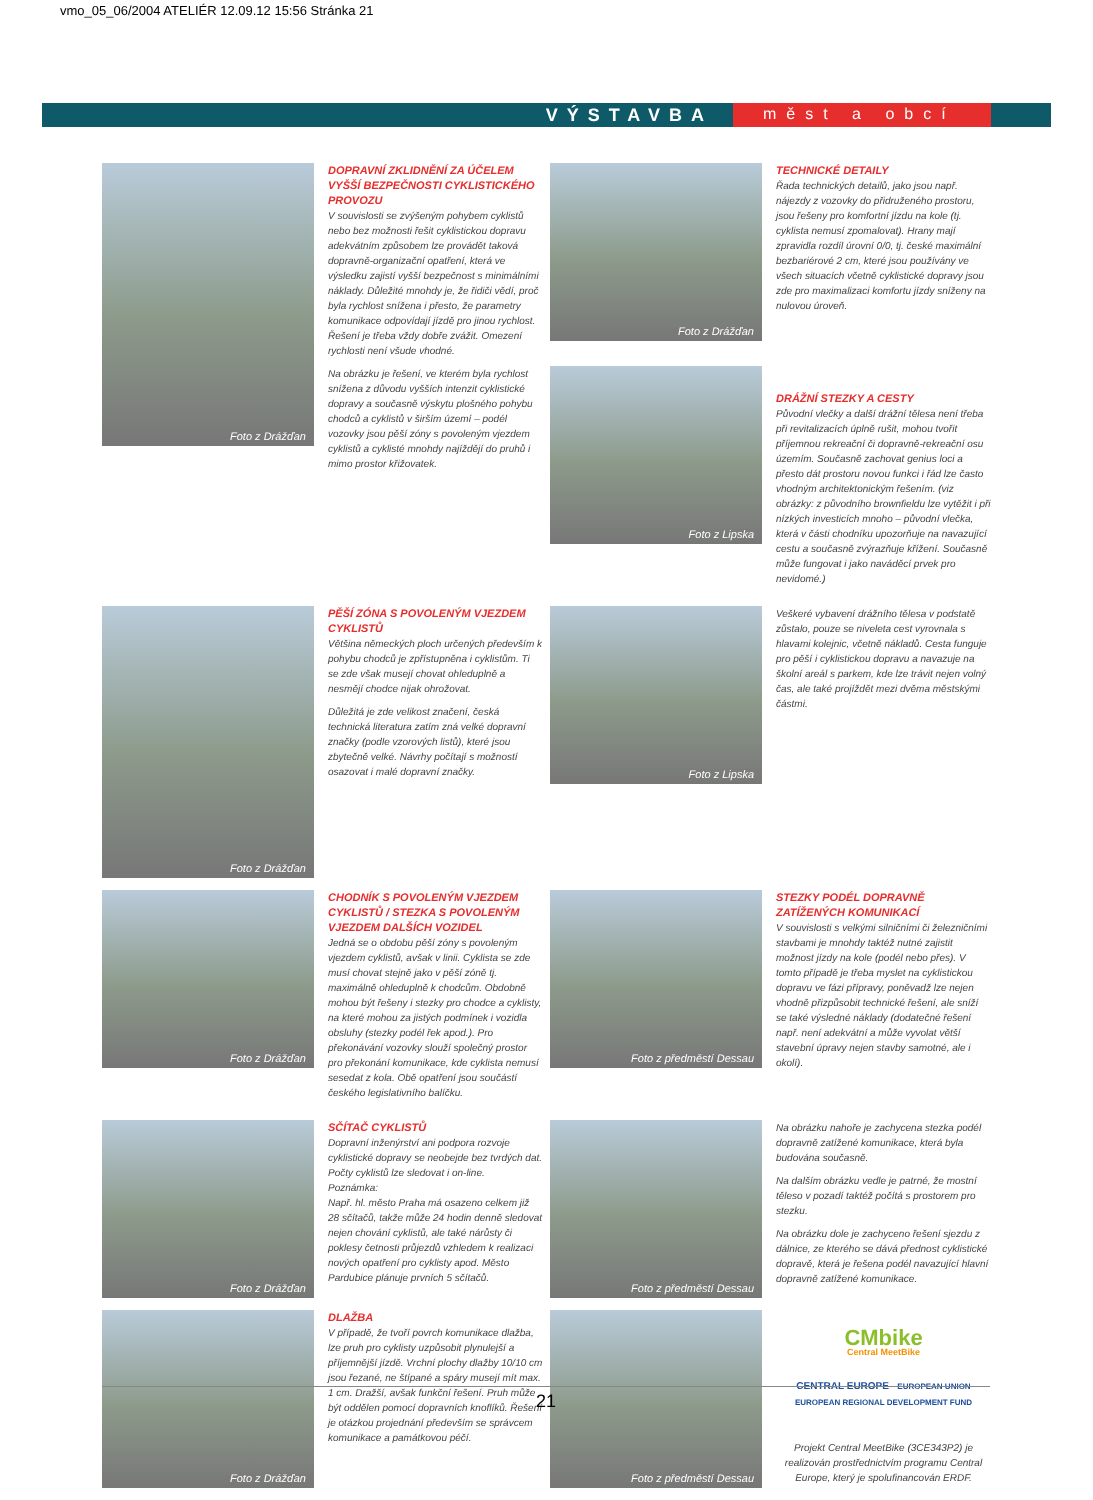vmo_05_06/2004 ATELIÉR 12.09.12 15:56 Stránka 21
VÝSTAVBA měst a obcí
Foto z Drážďan
DOPRAVNÍ ZKLIDNĚNÍ ZA ÚČELEM VYŠŠÍ BEZPEČNOSTI CYKLISTICKÉHO PROVOZU
V souvislosti se zvýšeným pohybem cyklistů nebo bez možnosti řešit cyklistickou dopravu adekvátním způsobem lze provádět taková dopravně-organizační opatření, která ve výsledku zajistí vyšší bezpečnost s minimálními náklady. Důležité mnohdy je, že řidiči vědí, proč byla rychlost snížena i přesto, že parametry komunikace odpovídají jízdě pro jinou rychlost. Řešení je třeba vždy dobře zvážit. Omezení rychlosti není všude vhodné.
Na obrázku je řešení, ve kterém byla rychlost snížena z důvodu vyšších intenzit cyklistické dopravy a současně výskytu plošného pohybu chodců a cyklistů v širším území – podél vozovky jsou pěší zóny s povoleným vjezdem cyklistů a cyklisté mnohdy najíždějí do pruhů i mimo prostor křižovatek.
Foto z Drážďan
Foto z Lipska
TECHNICKÉ DETAILY
Řada technických detailů, jako jsou např. nájezdy z vozovky do přidruženého prostoru, jsou řešeny pro komfortní jízdu na kole (tj. cyklista nemusí zpomalovat). Hrany mají zpravidla rozdíl úrovní 0/0, tj. české maximální bezbariérové 2 cm, které jsou používány ve všech situacích včetně cyklistické dopravy jsou zde pro maximalizaci komfortu jízdy sníženy na nulovou úroveň.
DRÁŽNÍ STEZKY A CESTY
Původní vlečky a další drážní tělesa není třeba při revitalizacích úplně rušit, mohou tvořit příjemnou rekreační či dopravně-rekreační osu územím. Současně zachovat genius loci a přesto dát prostoru novou funkci i řád lze často vhodným architektonickým řešením. (viz obrázky: z původního brownfieldu lze vytěžit i při nízkých investicích mnoho – původní vlečka, která v části chodníku upozorňuje na navazující cestu a současně zvýrazňuje křížení. Současně může fungovat i jako naváděcí prvek pro nevidomé.)
Foto z Drážďan
PĚŠÍ ZÓNA S POVOLENÝM VJEZDEM CYKLISTŮ
Většina německých ploch určených především k pohybu chodců je zpřístupněna i cyklistům. Ti se zde však musejí chovat ohleduplně a nesmějí chodce nijak ohrožovat.
Důležitá je zde velikost značení, česká technická literatura zatím zná velké dopravní značky (podle vzorových listů), které jsou zbytečně velké. Návrhy počítají s možností osazovat i malé dopravní značky.
Foto z Lipska
Veškeré vybavení drážního tělesa v podstatě zůstalo, pouze se niveleta cest vyrovnala s hlavami kolejnic, včetně nákladů. Cesta funguje pro pěší i cyklistickou dopravu a navazuje na školní areál s parkem, kde lze trávit nejen volný čas, ale také projíždět mezi dvěma městskými částmi.
Foto z Drážďan
CHODNÍK S POVOLENÝM VJEZDEM CYKLISTŮ / STEZKA S POVOLENÝM VJEZDEM DALŠÍCH VOZIDEL
Jedná se o obdobu pěší zóny s povoleným vjezdem cyklistů, avšak v linii. Cyklista se zde musí chovat stejně jako v pěší zóně tj. maximálně ohleduplně k chodcům. Obdobně mohou být řešeny i stezky pro chodce a cyklisty, na které mohou za jistých podmínek i vozidla obsluhy (stezky podél řek apod.). Pro překonávání vozovky slouží společný prostor pro překonání komunikace, kde cyklista nemusí sesedat z kola. Obě opatření jsou součástí českého legislativního balíčku.
Foto z předměstí Dessau
STEZKY PODÉL DOPRAVNĚ ZATÍŽENÝCH KOMUNIKACÍ
V souvislosti s velkými silničními či železničními stavbami je mnohdy taktéž nutné zajistit možnost jízdy na kole (podél nebo přes). V tomto případě je třeba myslet na cyklistickou dopravu ve fázi přípravy, poněvadž lze nejen vhodně přizpůsobit technické řešení, ale sníží se také výsledné náklady (dodatečné řešení např. není adekvátní a může vyvolat větší stavební úpravy nejen stavby samotné, ale i okolí).
Foto z Drážďan
SČÍTAČ CYKLISTŮ
Dopravní inženýrství ani podpora rozvoje cyklistické dopravy se neobejde bez tvrdých dat. Počty cyklistů lze sledovat i on-line.
Poznámka:
Např. hl. město Praha má osazeno celkem již 28 sčítačů, takže může 24 hodin denně sledovat nejen chování cyklistů, ale také nárůsty či poklesy četnosti průjezdů vzhledem k realizaci nových opatření pro cyklisty apod. Město Pardubice plánuje prvních 5 sčítačů.
Foto z předměstí Dessau
Na obrázku nahoře je zachycena stezka podél dopravně zatížené komunikace, která byla budována současně.
Na dalším obrázku vedle je patrné, že mostní těleso v pozadí taktéž počítá s prostorem pro stezku.
Na obrázku dole je zachyceno řešení sjezdu z dálnice, ze kterého se dává přednost cyklistické dopravě, která je řešena podél navazující hlavní dopravně zatížené komunikace.
Foto z Drážďan
DLAŽBA
V případě, že tvoří povrch komunikace dlažba, lze pruh pro cyklisty uzpůsobit plynulejší a příjemnější jízdě. Vrchní plochy dlažby 10/10 cm jsou řezané, ne štípané a spáry musejí mít max. 1 cm. Dražší, avšak funkční řešení. Pruh může být oddělen pomocí dopravních knoflíků. Řešení je otázkou projednání především se správcem komunikace a památkovou péčí.
Foto z předměstí Dessau
CMbike
Central MeetBike
CENTRAL EUROPE EUROPEAN UNION EUROPEAN REGIONAL DEVELOPMENT FUND
Projekt Central MeetBike (3CE343P2) je realizován prostřednictvím programu Central Europe, který je spolufinancován ERDF.
21